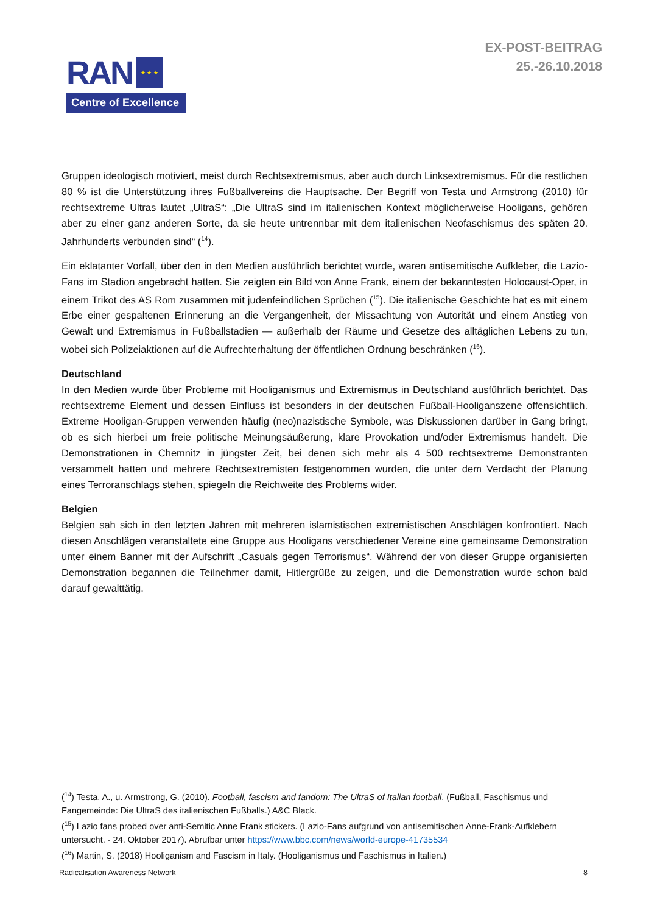EX-POST-BEITRAG
25.-26.10.2018
RAN
★ ★ ★
Centre of Excellence
Gruppen ideologisch motiviert, meist durch Rechtsextremismus, aber auch durch Linksextremismus. Für die restlichen 80 % ist die Unterstützung ihres Fußballvereins die Hauptsache. Der Begriff von Testa und Armstrong (2010) für rechtsextreme Ultras lautet „UltraS“: „Die UltraS sind im italienischen Kontext möglicherweise Hooligans, gehören aber zu einer ganz anderen Sorte, da sie heute untrennbar mit dem italienischen Neofaschismus des späten 20. Jahrhunderts verbunden sind“ (<sup>14</sup>).
Ein eklatanter Vorfall, über den in den Medien ausführlich berichtet wurde, waren antisemitische Aufkleber, die Lazio-Fans im Stadion angebracht hatten. Sie zeigten ein Bild von Anne Frank, einem der bekanntesten Holocaust-Oper, in einem Trikot des AS Rom zusammen mit judenfeindlichen Sprüchen (<sup>15</sup>). Die italienische Geschichte hat es mit einem Erbe einer gespaltenen Erinnerung an die Vergangenheit, der Missachtung von Autorität und einem Anstieg von Gewalt und Extremismus in Fußballstadien — außerhalb der Räume und Gesetze des alltäglichen Lebens zu tun, wobei sich Polizeiaktionen auf die Aufrechterhaltung der öffentlichen Ordnung beschränken (<sup>16</sup>).
Deutschland
In den Medien wurde über Probleme mit Hooliganismus und Extremismus in Deutschland ausführlich berichtet. Das rechtsextreme Element und dessen Einfluss ist besonders in der deutschen Fußball-Hooliganszene offensichtlich. Extreme Hooligan-Gruppen verwenden häufig (neo)nazistische Symbole, was Diskussionen darüber in Gang bringt, ob es sich hierbei um freie politische Meinungsäußerung, klare Provokation und/oder Extremismus handelt. Die Demonstrationen in Chemnitz in jüngster Zeit, bei denen sich mehr als 4 500 rechtsextreme Demonstranten versammelt hatten und mehrere Rechtsextremisten festgenommen wurden, die unter dem Verdacht der Planung eines Terroranschlags stehen, spiegeln die Reichweite des Problems wider.
Belgien
Belgien sah sich in den letzten Jahren mit mehreren islamistischen extremistischen Anschlägen konfrontiert. Nach diesen Anschlägen veranstaltete eine Gruppe aus Hooligans verschiedener Vereine eine gemeinsame Demonstration unter einem Banner mit der Aufschrift „Casuals gegen Terrorismus“. Während der von dieser Gruppe organisierten Demonstration begannen die Teilnehmer damit, Hitlergrüße zu zeigen, und die Demonstration wurde schon bald darauf gewalttätig.
(<sup>14</sup>) Testa, A., u. Armstrong, G. (2010). Football, fascism and fandom: The UltraS of Italian football. (Fußball, Faschismus und Fangemeinde: Die UltraS des italienischen Fußballs.) A&C Black.
(<sup>15</sup>) Lazio fans probed over anti-Semitic Anne Frank stickers. (Lazio-Fans aufgrund von antisemitischen Anne-Frank-Aufklebern untersucht. - 24. Oktober 2017). Abrufbar unter https://www.bbc.com/news/world-europe-41735534
(<sup>16</sup>) Martin, S. (2018) Hooliganism and Fascism in Italy. (Hooliganismus und Faschismus in Italien.)
Radicalisation Awareness Network 8